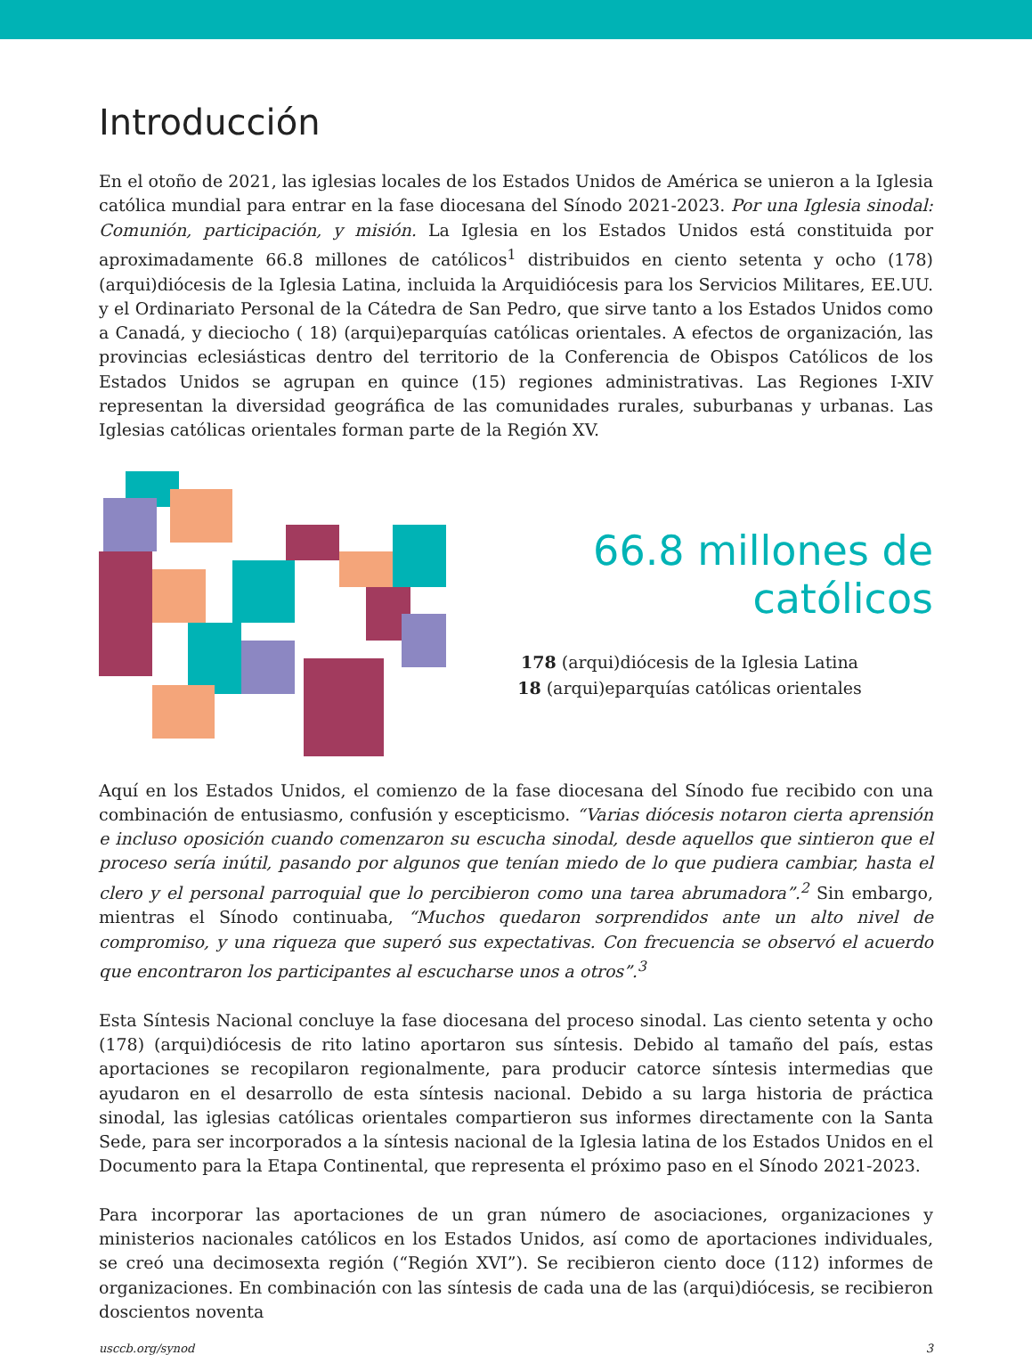Introducción
En el otoño de 2021, las iglesias locales de los Estados Unidos de América se unieron a la Iglesia católica mundial para entrar en la fase diocesana del Sínodo 2021-2023. Por una Iglesia sinodal: Comunión, participación, y misión. La Iglesia en los Estados Unidos está constituida por aproximadamente 66.8 millones de católicos<sup>1</sup> distribuidos en ciento setenta y ocho (178) (arqui)diócesis de la Iglesia Latina, incluida la Arquidiócesis para los Servicios Militares, EE.UU. y el Ordinariato Personal de la Cátedra de San Pedro, que sirve tanto a los Estados Unidos como a Canadá, y dieciocho ( 18) (arqui)eparquías católicas orientales. A efectos de organización, las provincias eclesiásticas dentro del territorio de la Conferencia de Obispos Católicos de los Estados Unidos se agrupan en quince (15) regiones administrativas. Las Regiones I-XIV representan la diversidad geográfica de las comunidades rurales, suburbanas y urbanas. Las Iglesias católicas orientales forman parte de la Región XV.
66.8 millones de católicos
178 (arqui)diócesis de la Iglesia Latina
18 (arqui)eparquías católicas orientales
Aquí en los Estados Unidos, el comienzo de la fase diocesana del Sínodo fue recibido con una combinación de entusiasmo, confusión y escepticismo. “Varias diócesis notaron cierta aprensión e incluso oposición cuando comenzaron su escucha sinodal, desde aquellos que sintieron que el proceso sería inútil, pasando por algunos que tenían miedo de lo que pudiera cambiar, hasta el clero y el personal parroquial que lo percibieron como una tarea abrumadora”.<sup>2</sup> Sin embargo, mientras el Sínodo continuaba, “Muchos quedaron sorprendidos ante un alto nivel de compromiso, y una riqueza que superó sus expectativas. Con frecuencia se observó el acuerdo que encontraron los participantes al escucharse unos a otros”.<sup>3</sup>
Esta Síntesis Nacional concluye la fase diocesana del proceso sinodal. Las ciento setenta y ocho (178) (arqui)diócesis de rito latino aportaron sus síntesis. Debido al tamaño del país, estas aportaciones se recopilaron regionalmente, para producir catorce síntesis intermedias que ayudaron en el desarrollo de esta síntesis nacional. Debido a su larga historia de práctica sinodal, las iglesias católicas orientales compartieron sus informes directamente con la Santa Sede, para ser incorporados a la síntesis nacional de la Iglesia latina de los Estados Unidos en el Documento para la Etapa Continental, que representa el próximo paso en el Sínodo 2021-2023.
Para incorporar las aportaciones de un gran número de asociaciones, organizaciones y ministerios nacionales católicos en los Estados Unidos, así como de aportaciones individuales, se creó una decimosexta región (“Región XVI”). Se recibieron ciento doce (112) informes de organizaciones. En combinación con las síntesis de cada una de las (arqui)diócesis, se recibieron doscientos noventa
usccb.org/synod 3